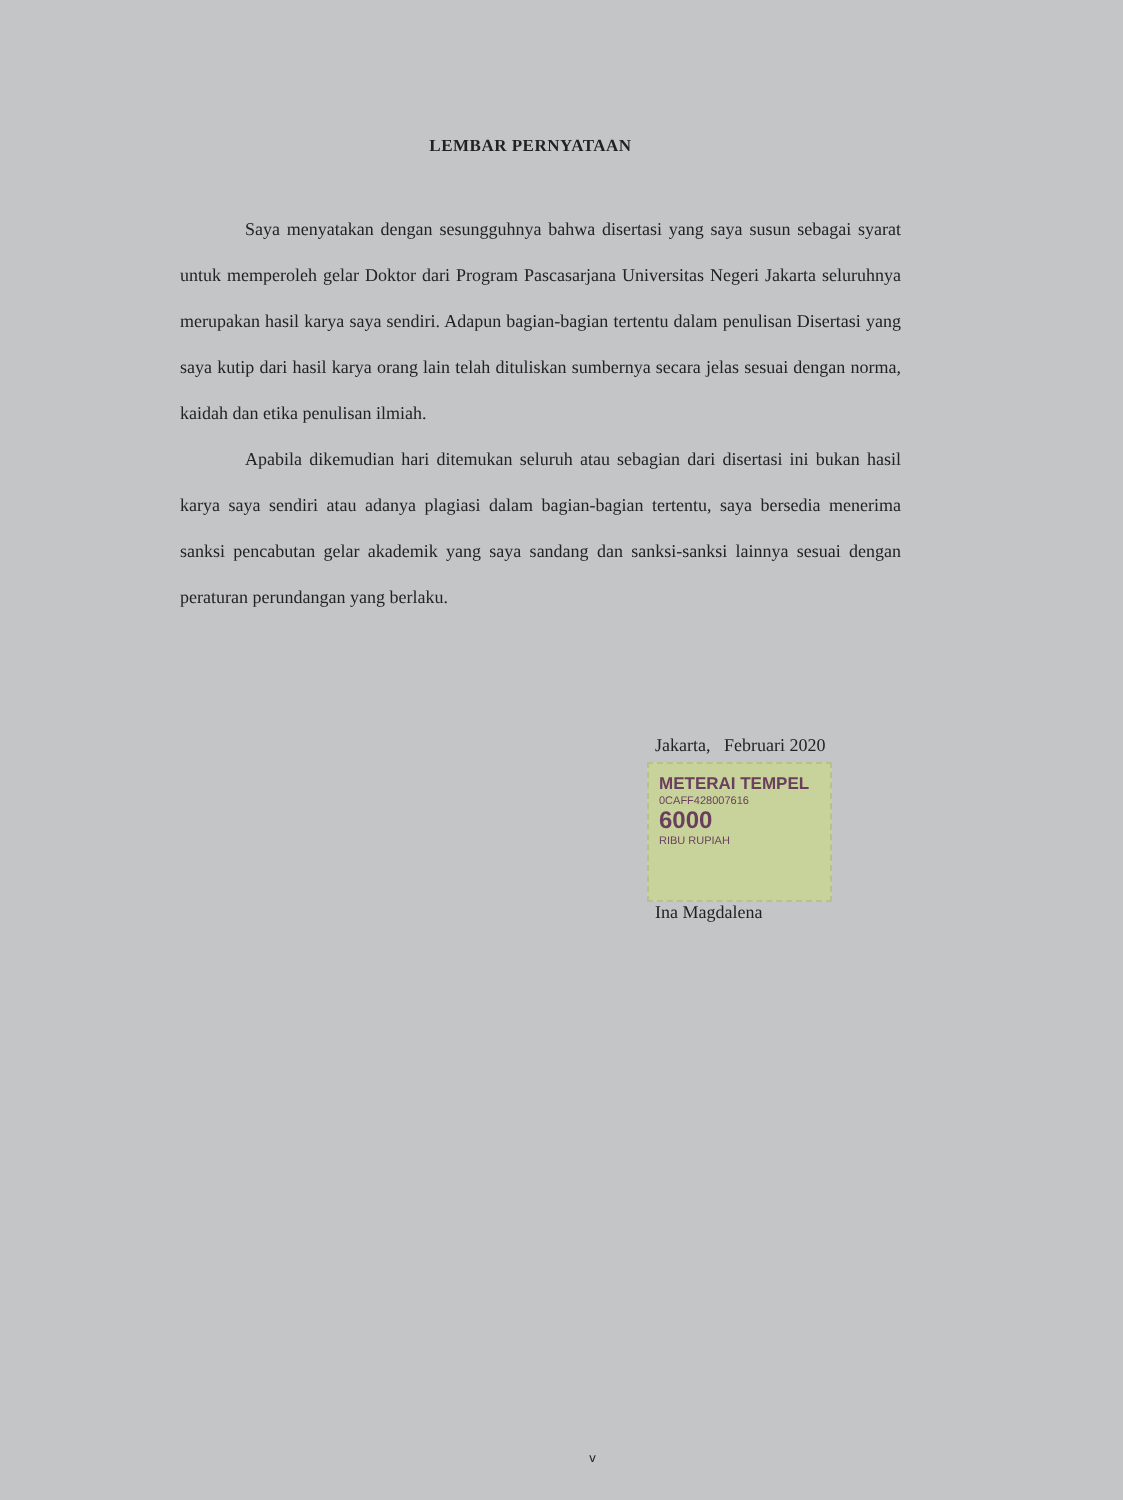LEMBAR PERNYATAAN
Saya menyatakan dengan sesungguhnya bahwa disertasi yang saya susun sebagai syarat untuk memperoleh gelar Doktor dari Program Pascasarjana Universitas Negeri Jakarta seluruhnya merupakan hasil karya saya sendiri. Adapun bagian-bagian tertentu dalam penulisan Disertasi yang saya kutip dari hasil karya orang lain telah dituliskan sumbernya secara jelas sesuai dengan norma, kaidah dan etika penulisan ilmiah.
Apabila dikemudian hari ditemukan seluruh atau sebagian dari disertasi ini bukan hasil karya saya sendiri atau adanya plagiasi dalam bagian-bagian tertentu, saya bersedia menerima sanksi pencabutan gelar akademik yang saya sandang dan sanksi-sanksi lainnya sesuai dengan peraturan perundangan yang berlaku.
Jakarta, Februari 2020
METERAI TEMPEL
0CAFF428007616
6000
RIBU RUPIAH
Ina Magdalena
v